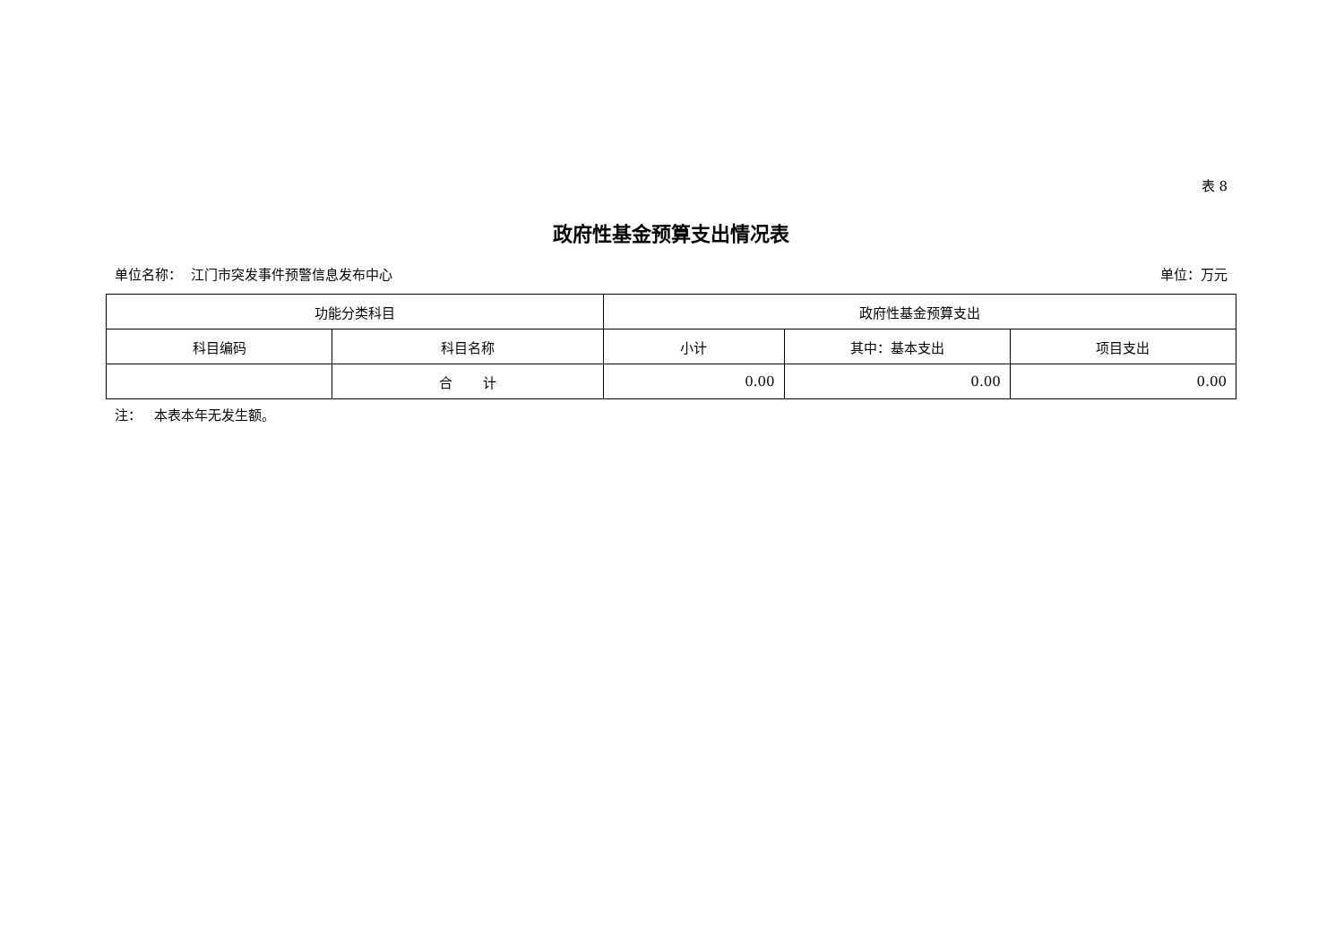表 8
政府性基金预算支出情况表
单位名称： 江门市突发事件预警信息发布中心 单位：万元
| 功能分类科目 | | 政府性基金预算支出 | | |
| --- | --- | --- | --- | --- |
| 科目编码 | 科目名称 | 小计 | 其中：基本支出 | 项目支出 |
| | 合 计 | 0.00 | 0.00 | 0.00 |
注： 本表本年无发生额。